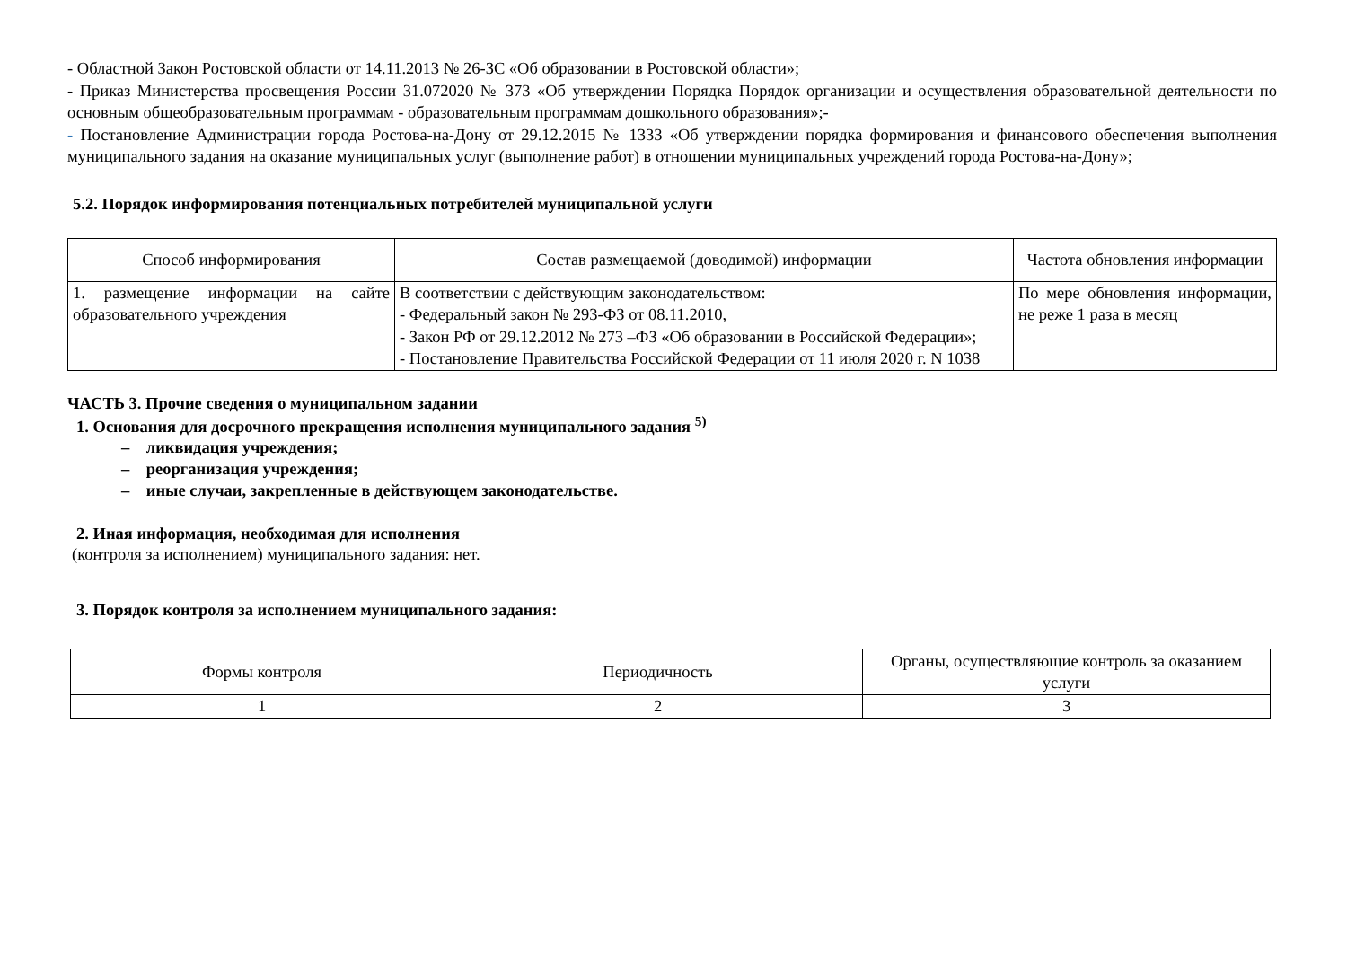- Областной Закон Ростовской области от 14.11.2013 № 26-ЗС «Об образовании в Ростовской области»;
- Приказ Министерства просвещения России 31.072020 № 373 «Об утверждении Порядка Порядок организации и осуществления образовательной деятельности по основным общеобразовательным программам - образовательным программам дошкольного образования»;-
- Постановление Администрации города Ростова-на-Дону от 29.12.2015 № 1333 «Об утверждении порядка формирования и финансового обеспечения выполнения муниципального задания на оказание муниципальных услуг (выполнение работ) в отношении муниципальных учреждений города Ростова-на-Дону»;
5.2. Порядок информирования потенциальных потребителей муниципальной услуги
| Способ информирования | Состав размещаемой (доводимой) информации | Частота обновления информации |
| --- | --- | --- |
| 1. размещение информации на сайте образовательного учреждения | В соответствии с действующим законодательством: - Федеральный закон № 293-ФЗ от 08.11.2010, - Закон РФ от 29.12.2012 № 273 –ФЗ «Об образовании в Российской Федерации»; - Постановление Правительства Российской Федерации от 11 июля 2020 г. N 1038 | По мере обновления информации, не реже 1 раза в месяц |
ЧАСТЬ 3. Прочие сведения о муниципальном задании
1. Основания для досрочного прекращения исполнения муниципального задания <sup>5)</sup>
– ликвидация учреждения;
– реорганизация учреждения;
– иные случаи, закрепленные в действующем законодательстве.
2. Иная информация, необходимая для исполнения
(контроля за исполнением) муниципального задания: нет.
3. Порядок контроля за исполнением муниципального задания:
| Формы контроля | Периодичность | Органы, осуществляющие контроль за оказанием услуги |
| --- | --- | --- |
| 1 | 2 | 3 |